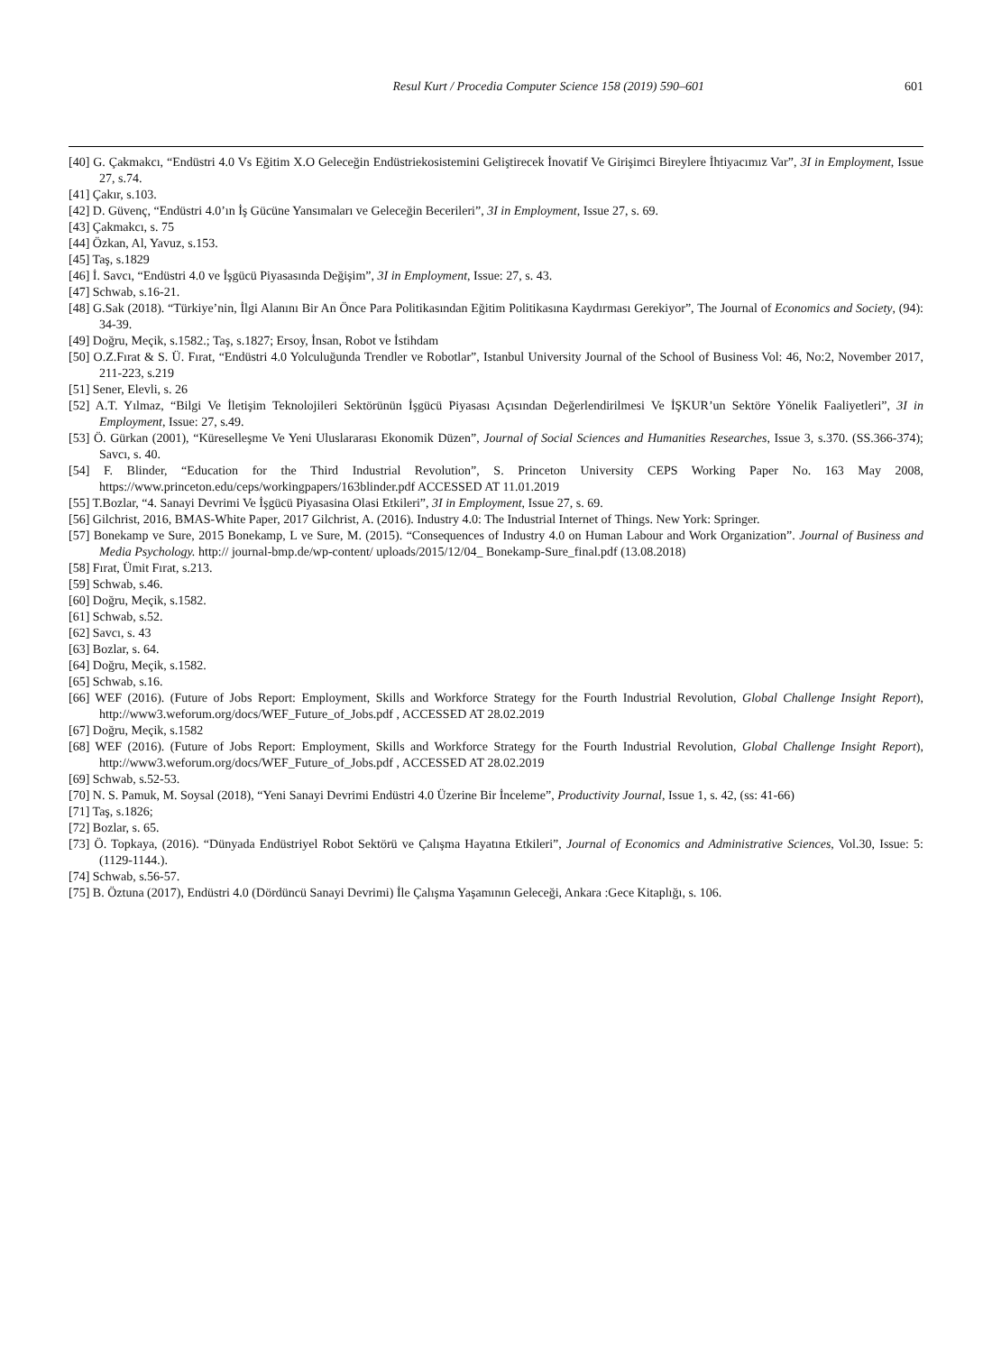Resul Kurt / Procedia Computer Science 158 (2019) 590–601 601
[40] G. Çakmakcı, “Endüstri 4.0 Vs Eğitim X.O Geleceğin Endüstriekosistemini Geliştirecek İnovatif Ve Girişimci Bireylere İhtiyacımız Var”, 3I in Employment, Issue 27, s.74.
[41] Çakır, s.103.
[42] D. Güvenç, “Endüstri 4.0’ın İş Gücüne Yansımaları ve Geleceğin Becerileri”, 3I in Employment, Issue 27, s. 69.
[43] Çakmakcı, s. 75
[44] Özkan, Al, Yavuz, s.153.
[45] Taş, s.1829
[46] İ. Savcı, “Endüstri 4.0 ve İşgücü Piyasasında Değişim”, 3I in Employment, Issue: 27, s. 43.
[47] Schwab, s.16-21.
[48] G.Sak (2018). “Türkiye’nin, İlgi Alanını Bir An Önce Para Politikasından Eğitim Politikasına Kaydırması Gerekiyor”, The Journal of Economics and Society, (94): 34-39.
[49] Doğru, Meçik, s.1582.; Taş, s.1827; Ersoy, İnsan, Robot ve İstihdam
[50] O.Z.Fırat & S. Ü. Fırat, “Endüstri 4.0 Yolculuğunda Trendler ve Robotlar”, Istanbul University Journal of the School of Business Vol: 46, No:2, November 2017, 211-223, s.219
[51] Sener, Elevli, s. 26
[52] A.T. Yılmaz, “Bilgi Ve İletişim Teknolojileri Sektörünün İşgücü Piyasası Açısından Değerlendirilmesi Ve İŞKUR’un Sektöre Yönelik Faaliyetleri”, 3I in Employment, Issue: 27, s.49.
[53] Ö. Gürkan (2001), “Küreselleşme Ve Yeni Uluslararası Ekonomik Düzen”, Journal of Social Sciences and Humanities Researches, Issue 3, s.370. (SS.366-374); Savcı, s. 40.
[54] F. Blinder, “Education for the Third Industrial Revolution”, S. Princeton University CEPS Working Paper No. 163 May 2008, https://www.princeton.edu/ceps/workingpapers/163blinder.pdf ACCESSED AT 11.01.2019
[55] T.Bozlar, “4. Sanayi Devrimi Ve İşgücü Piyasasina Olasi Etkileri”, 3I in Employment, Issue 27, s. 69.
[56] Gilchrist, 2016, BMAS-White Paper, 2017 Gilchrist, A. (2016). Industry 4.0: The Industrial Internet of Things. New York: Springer.
[57] Bonekamp ve Sure, 2015 Bonekamp, L ve Sure, M. (2015). “Consequences of Industry 4.0 on Human Labour and Work Organization”. Journal of Business and Media Psychology. http:// journal-bmp.de/wp-content/ uploads/2015/12/04_ Bonekamp-Sure_final.pdf (13.08.2018)
[58] Fırat, Ümit Fırat, s.213.
[59] Schwab, s.46.
[60] Doğru, Meçik, s.1582.
[61] Schwab, s.52.
[62] Savcı, s. 43
[63] Bozlar, s. 64.
[64] Doğru, Meçik, s.1582.
[65] Schwab, s.16.
[66] WEF (2016). (Future of Jobs Report: Employment, Skills and Workforce Strategy for the Fourth Industrial Revolution, Global Challenge Insight Report), http://www3.weforum.org/docs/WEF_Future_of_Jobs.pdf , ACCESSED AT 28.02.2019
[67] Doğru, Meçik, s.1582
[68] WEF (2016). (Future of Jobs Report: Employment, Skills and Workforce Strategy for the Fourth Industrial Revolution, Global Challenge Insight Report), http://www3.weforum.org/docs/WEF_Future_of_Jobs.pdf , ACCESSED AT 28.02.2019
[69] Schwab, s.52-53.
[70] N. S. Pamuk, M. Soysal (2018), “Yeni Sanayi Devrimi Endüstri 4.0 Üzerine Bir İnceleme”, Productivity Journal, Issue 1, s. 42, (ss: 41-66)
[71] Taş, s.1826;
[72] Bozlar, s. 65.
[73] Ö. Topkaya, (2016). “Dünyada Endüstriyel Robot Sektörü ve Çalışma Hayatına Etkileri”, Journal of Economics and Administrative Sciences, Vol.30, Issue: 5: (1129-1144.).
[74] Schwab, s.56-57.
[75] B. Öztuna (2017), Endüstri 4.0 (Dördüncü Sanayi Devrimi) İle Çalışma Yaşamının Geleceği, Ankara :Gece Kitaplığı, s. 106.